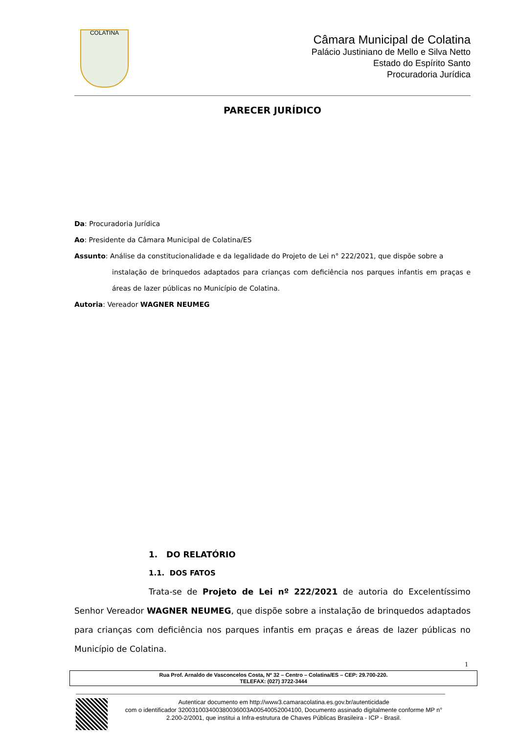COLATINA
Câmara Municipal de Colatina
Palácio Justiniano de Mello e Silva Netto
Estado do Espírito Santo
Procuradoria Jurídica
PARECER JURÍDICO
Da: Procuradoria Jurídica
Ao: Presidente da Câmara Municipal de Colatina/ES
Assunto: Análise da constitucionalidade e da legalidade do Projeto de Lei n° 222/2021, que dispõe sobre a
instalação de brinquedos adaptados para crianças com deficiência nos parques infantis em praças e áreas de lazer públicas no Município de Colatina.
Autoria: Vereador WAGNER NEUMEG
1. DO RELATÓRIO
1.1. DOS FATOS
Trata-se de Projeto de Lei nº 222/2021 de autoria do Excelentíssimo Senhor Vereador WAGNER NEUMEG, que dispõe sobre a instalação de brinquedos adaptados para crianças com deficiência nos parques infantis em praças e áreas de lazer públicas no Município de Colatina.
1
Rua Prof. Arnaldo de Vasconcelos Costa, Nº 32 – Centro – Colatina/ES – CEP: 29.700-220.
TELEFAX: (027) 3722-3444
Autenticar documento em http://www3.camaracolatina.es.gov.br/autenticidade
com o identificador 320031003400380036003A00540052004100, Documento assinado digitalmente conforme MP n° 2.200-2/2001, que institui a Infra-estrutura de Chaves Públicas Brasileira - ICP - Brasil.